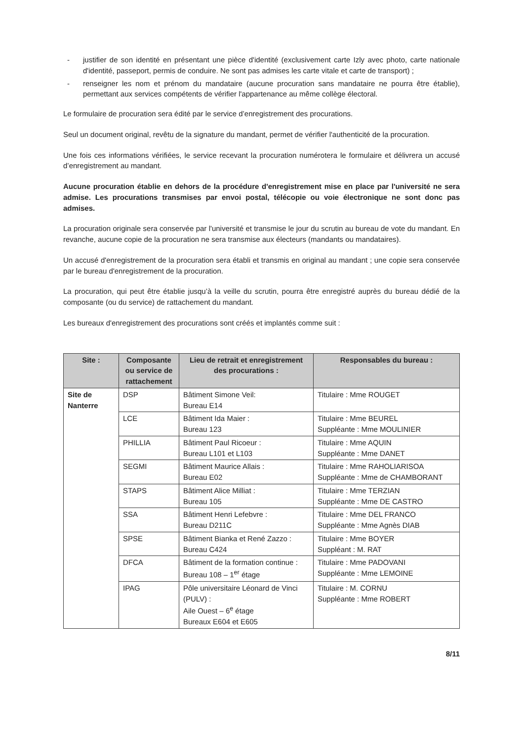- justifier de son identité en présentant une pièce d'identité (exclusivement carte Izly avec photo, carte nationale d'identité, passeport, permis de conduire. Ne sont pas admises les carte vitale et carte de transport) ;
- renseigner les nom et prénom du mandataire (aucune procuration sans mandataire ne pourra être établie), permettant aux services compétents de vérifier l'appartenance au même collège électoral.
Le formulaire de procuration sera édité par le service d’enregistrement des procurations.
Seul un document original, revêtu de la signature du mandant, permet de vérifier l'authenticité de la procuration.
Une fois ces informations vérifiées, le service recevant la procuration numérotera le formulaire et délivrera un accusé d’enregistrement au mandant.
Aucune procuration établie en dehors de la procédure d'enregistrement mise en place par l'université ne sera admise. Les procurations transmises par envoi postal, télécopie ou voie électronique ne sont donc pas admises.
La procuration originale sera conservée par l'université et transmise le jour du scrutin au bureau de vote du mandant. En revanche, aucune copie de la procuration ne sera transmise aux électeurs (mandants ou mandataires).
Un accusé d'enregistrement de la procuration sera établi et transmis en original au mandant ; une copie sera conservée par le bureau d'enregistrement de la procuration.
La procuration, qui peut être établie jusqu’à la veille du scrutin, pourra être enregistré auprès du bureau dédié de la composante (ou du service) de rattachement du mandant.
Les bureaux d'enregistrement des procurations sont créés et implantés comme suit :
| Site : | Composante ou service de rattachement | Lieu de retrait et enregistrement des procurations : | Responsables du bureau : |
| --- | --- | --- | --- |
| Site de Nanterre | DSP | Bâtiment Simone Veil: Bureau E14 | Titulaire : Mme ROUGET |
| | LCE | Bâtiment Ida Maier : Bureau 123 | Titulaire : Mme BEUREL Suppléante : Mme MOULINIER |
| | PHILLIA | Bâtiment Paul Ricoeur : Bureau L101 et L103 | Titulaire : Mme AQUIN Suppléante : Mme DANET |
| | SEGMI | Bâtiment Maurice Allais : Bureau E02 | Titulaire : Mme RAHOLIARISOA Suppléante : Mme de CHAMBORANT |
| | STAPS | Bâtiment Alice Milliat : Bureau 105 | Titulaire : Mme TERZIAN Suppléante : Mme DE CASTRO |
| | SSA | Bâtiment Henri Lefebvre : Bureau D211C | Titulaire : Mme DEL FRANCO Suppléante : Mme Agnès DIAB |
| | SPSE | Bâtiment Bianka et René Zazzo : Bureau C424 | Titulaire : Mme BOYER Suppléant : M. RAT |
| | DFCA | Bâtiment de la formation continue : Bureau 108 – 1<sup>er</sup> étage | Titulaire : Mme PADOVANI Suppléante : Mme LEMOINE |
| | IPAG | Pôle universitaire Léonard de Vinci (PULV) : Aile Ouest – 6<sup>e</sup> étage Bureaux E604 et E605 | Titulaire : M. CORNU Suppléante : Mme ROBERT |
8/11